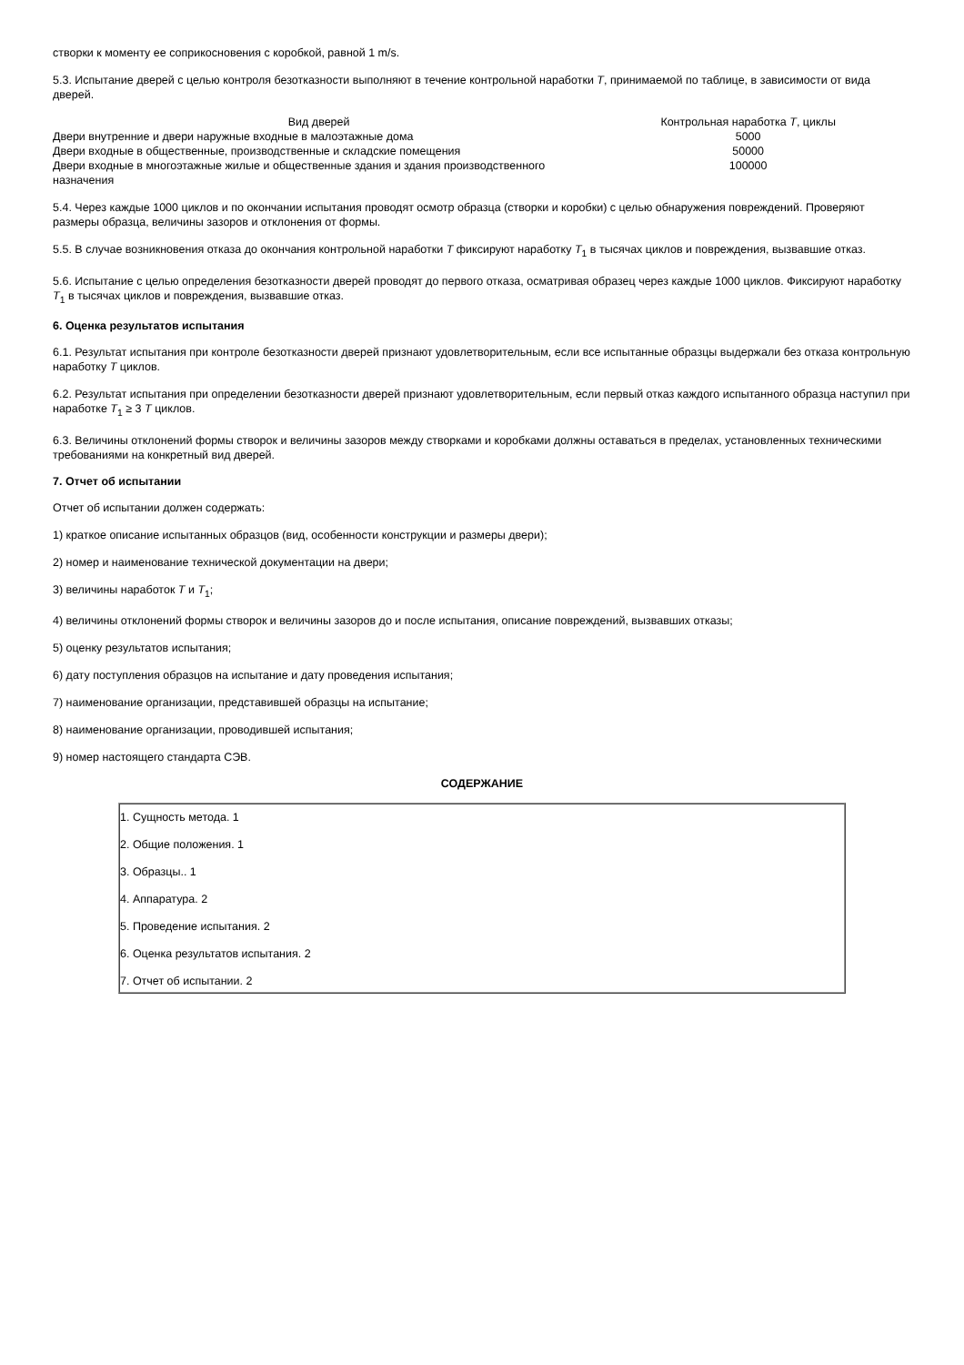створки к моменту ее соприкосновения с коробкой, равной 1 m/s.
5.3. Испытание дверей с целью контроля безотказности выполняют в течение контрольной наработки T, принимаемой по таблице, в зависимости от вида дверей.
| Вид дверей | Контрольная наработка T , циклы |
| --- | --- |
| Двери внутренние и двери наружные входные в малоэтажные дома | 5000 |
| Двери входные в общественные, производственные и складские помещения | 50000 |
| Двери входные в многоэтажные жилые и общественные здания и здания производственного назначения | 100000 |
5.4. Через каждые 1000 циклов и по окончании испытания проводят осмотр образца (створки и коробки) с целью обнаружения повреждений. Проверяют размеры образца, величины зазоров и отклонения от формы.
5.5. В случае возникновения отказа до окончания контрольной наработки T фиксируют наработку T<sub>1</sub> в тысячах циклов и повреждения, вызвавшие отказ.
5.6. Испытание с целью определения безотказности дверей проводят до первого отказа, осматривая образец через каждые 1000 циклов. Фиксируют наработку T<sub>1</sub> в тысячах циклов и повреждения, вызвавшие отказ.
6. Оценка результатов испытания
6.1. Результат испытания при контроле безотказности дверей признают удовлетворительным, если все испытанные образцы выдержали без отказа контрольную наработку T циклов.
6.2. Результат испытания при определении безотказности дверей признают удовлетворительным, если первый отказ каждого испытанного образца наступил при наработке T<sub>1</sub> ≥ 3 T циклов.
6.3. Величины отклонений формы створок и величины зазоров между створками и коробками должны оставаться в пределах, установленных техническими требованиями на конкретный вид дверей.
7. Отчет об испытании
Отчет об испытании должен содержать:
1) краткое описание испытанных образцов (вид, особенности конструкции и размеры двери);
2) номер и наименование технической документации на двери;
3) величины наработок T и T<sub>1</sub>;
4) величины отклонений формы створок и величины зазоров до и после испытания, описание повреждений, вызвавших отказы;
5) оценку результатов испытания;
6) дату поступления образцов на испытание и дату проведения испытания;
7) наименование организации, представившей образцы на испытание;
8) наименование организации, проводившей испытания;
9) номер настоящего стандарта СЭВ.
СОДЕРЖАНИЕ
1. Сущность метода. 1
2. Общие положения. 1
3. Образцы.. 1
4. Аппаратура. 2
5. Проведение испытания. 2
6. Оценка результатов испытания. 2
7. Отчет об испытании. 2